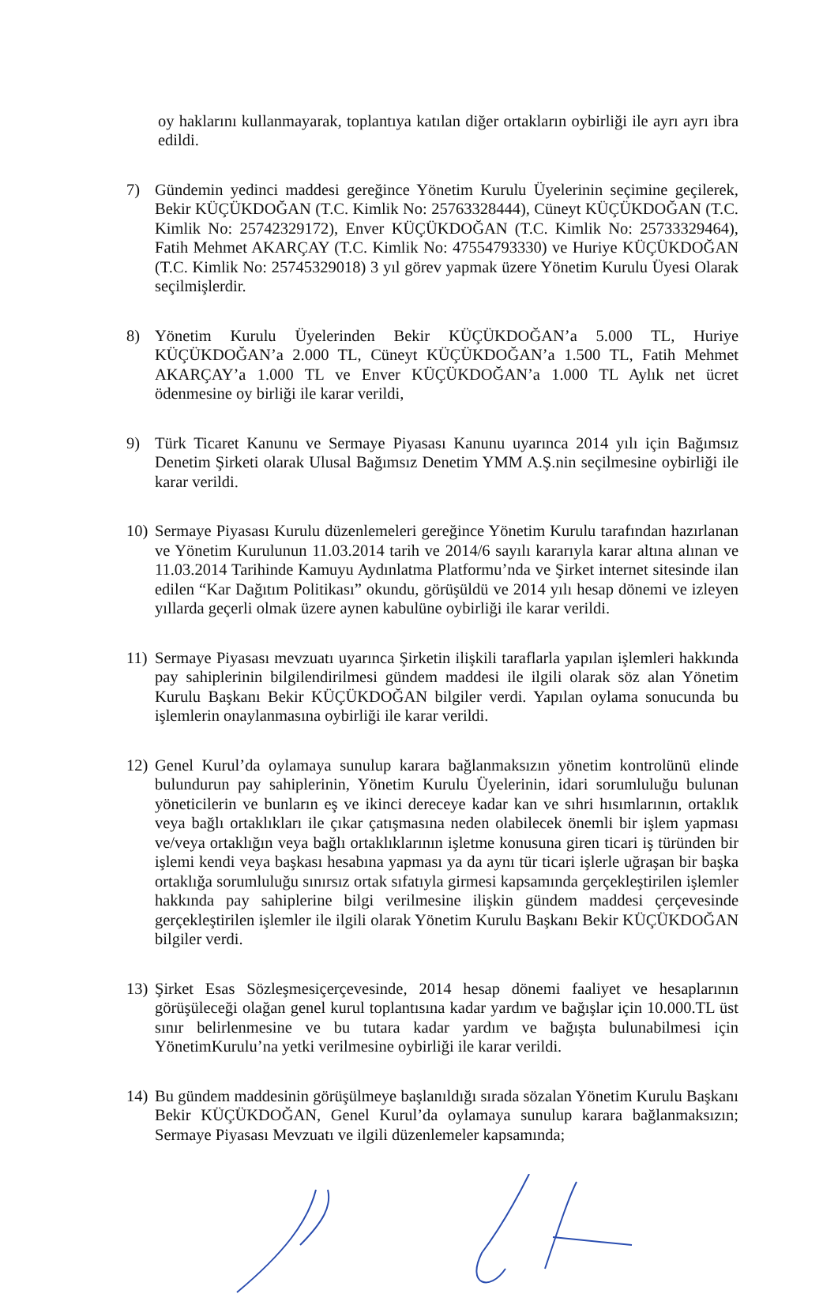oy haklarını kullanmayarak, toplantıya katılan diğer ortakların oybirliği ile ayrı ayrı ibra edildi.
7) Gündemin yedinci maddesi gereğince Yönetim Kurulu Üyelerinin seçimine geçilerek, Bekir KÜÇÜKDOĞAN (T.C. Kimlik No: 25763328444), Cüneyt KÜÇÜKDOĞAN (T.C. Kimlik No: 25742329172), Enver KÜÇÜKDOĞAN (T.C. Kimlik No: 25733329464), Fatih Mehmet AKARÇAY (T.C. Kimlik No: 47554793330) ve Huriye KÜÇÜKDOĞAN (T.C. Kimlik No: 25745329018) 3 yıl görev yapmak üzere Yönetim Kurulu Üyesi Olarak seçilmişlerdir.
8) Yönetim Kurulu Üyelerinden Bekir KÜÇÜKDOĞAN’a 5.000 TL, Huriye KÜÇÜKDOĞAN’a 2.000 TL, Cüneyt KÜÇÜKDOĞAN’a 1.500 TL, Fatih Mehmet AKARÇAY’a 1.000 TL ve Enver KÜÇÜKDOĞAN’a 1.000 TL Aylık net ücret ödenmesine oy birliği ile karar verildi,
9) Türk Ticaret Kanunu ve Sermaye Piyasası Kanunu uyarınca 2014 yılı için Bağımsız Denetim Şirketi olarak Ulusal Bağımsız Denetim YMM A.Ş.nin seçilmesine oybirliği ile karar verildi.
10)
Sermaye Piyasası Kurulu düzenlemeleri gereğince Yönetim Kurulu tarafından hazırlanan ve Yönetim Kurulunun 11.03.2014 tarih ve 2014/6 sayılı kararıyla karar altına alınan ve 11.03.2014 Tarihinde Kamuyu Aydınlatma Platformu’nda ve Şirket internet sitesinde ilan edilen “Kar Dağıtım Politikası” okundu, görüşüldü ve 2014 yılı hesap dönemi ve izleyen yıllarda geçerli olmak üzere aynen kabulüne oybirliği ile karar verildi.
11)
Sermaye Piyasası mevzuatı uyarınca Şirketin ilişkili taraflarla yapılan işlemleri hakkında pay sahiplerinin bilgilendirilmesi gündem maddesi ile ilgili olarak söz alan Yönetim Kurulu Başkanı Bekir KÜÇÜKDOĞAN bilgiler verdi. Yapılan oylama sonucunda bu işlemlerin onaylanmasına oybirliği ile karar verildi.
12)
Genel Kurul’da oylamaya sunulup karara bağlanmaksızın yönetim kontrolünü elinde bulundurun pay sahiplerinin, Yönetim Kurulu Üyelerinin, idari sorumluluğu bulunan yöneticilerin ve bunların eş ve ikinci dereceye kadar kan ve sıhri hısımlarının, ortaklık veya bağlı ortaklıkları ile çıkar çatışmasına neden olabilecek önemli bir işlem yapması ve/veya ortaklığın veya bağlı ortaklıklarının işletme konusuna giren ticari iş türünden bir işlemi kendi veya başkası hesabına yapması ya da aynı tür ticari işlerle uğraşan bir başka ortaklığa sorumluluğu sınırsız ortak sıfatıyla girmesi kapsamında gerçekleştirilen işlemler hakkında pay sahiplerine bilgi verilmesine ilişkin gündem maddesi çerçevesinde gerçekleştirilen işlemler ile ilgili olarak Yönetim Kurulu Başkanı Bekir KÜÇÜKDOĞAN bilgiler verdi.
13)
Şirket Esas Sözleşmesiçerçevesinde, 2014 hesap dönemi faaliyet ve hesaplarının görüşüleceği olağan genel kurul toplantısına kadar yardım ve bağışlar için 10.000.TL üst sınır belirlenmesine ve bu tutara kadar yardım ve bağışta bulunabilmesi için YönetimKurulu’na yetki verilmesine oybirliği ile karar verildi.
14)
Bu gündem maddesinin görüşülmeye başlanıldığı sırada sözalan Yönetim Kurulu Başkanı Bekir KÜÇÜKDOĞAN, Genel Kurul’da oylamaya sunulup karara bağlanmaksızın; Sermaye Piyasası Mevzuatı ve ilgili düzenlemeler kapsamında;